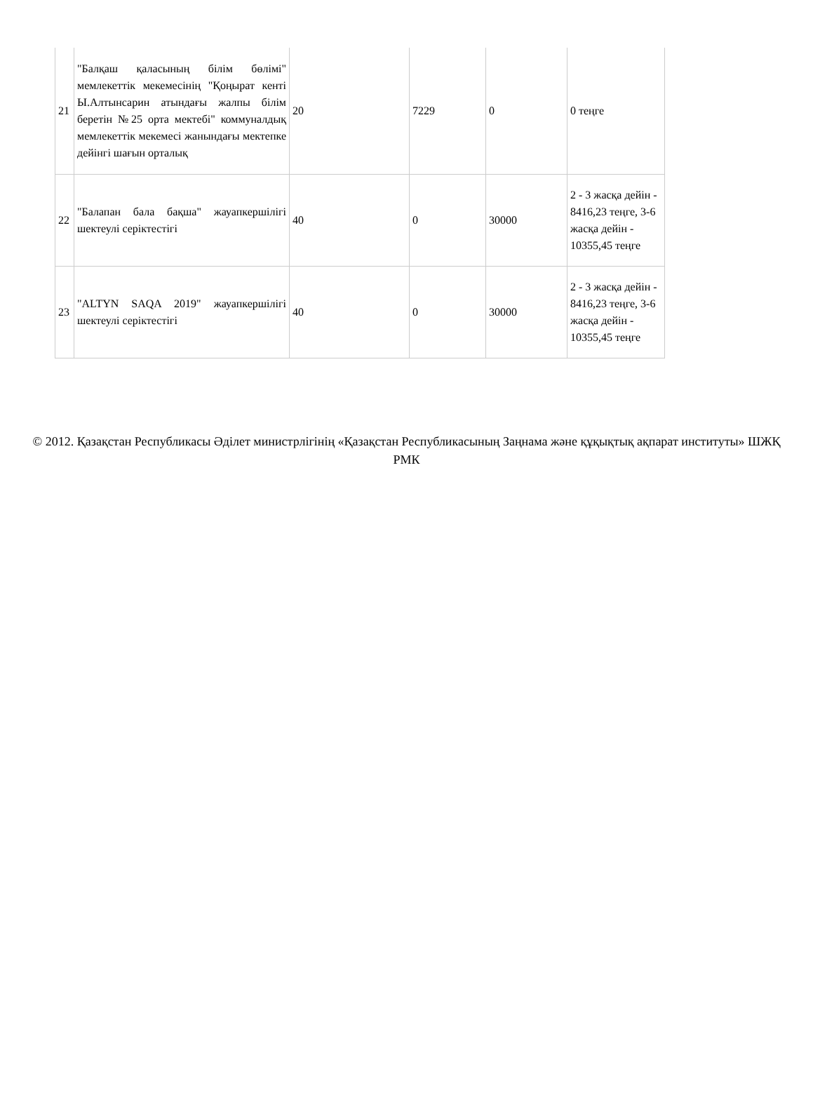| 21 | "Балқаш қаласының білім бөлімі" мемлекеттік мекемесінің "Қоңырат кенті Ы.Алтынсарин атындағы жалпы білім беретін №25 орта мектебі" коммуналдық мемлекеттік мекемесі жанындағы мектепке дейінгі шағын орталық | 20 | 7229 | 0 | 0 теңге |
| 22 | "Балапан бала бақша" жауапкершілігі шектеулі серіктестігі | 40 | 0 | 30000 | 2 - 3 жасқа дейін - 8416,23 теңге, 3-6 жасқа дейін - 10355,45 теңге |
| 23 | "ALTYN SAQA 2019" жауапкершілігі шектеулі серіктестігі | 40 | 0 | 30000 | 2 - 3 жасқа дейін - 8416,23 теңге, 3-6 жасқа дейін - 10355,45 теңге |
© 2012. Қазақстан Республикасы Әділет министрлігінің «Қазақстан Республикасының Заңнама және құқықтық ақпарат институты» ШЖҚ РМК